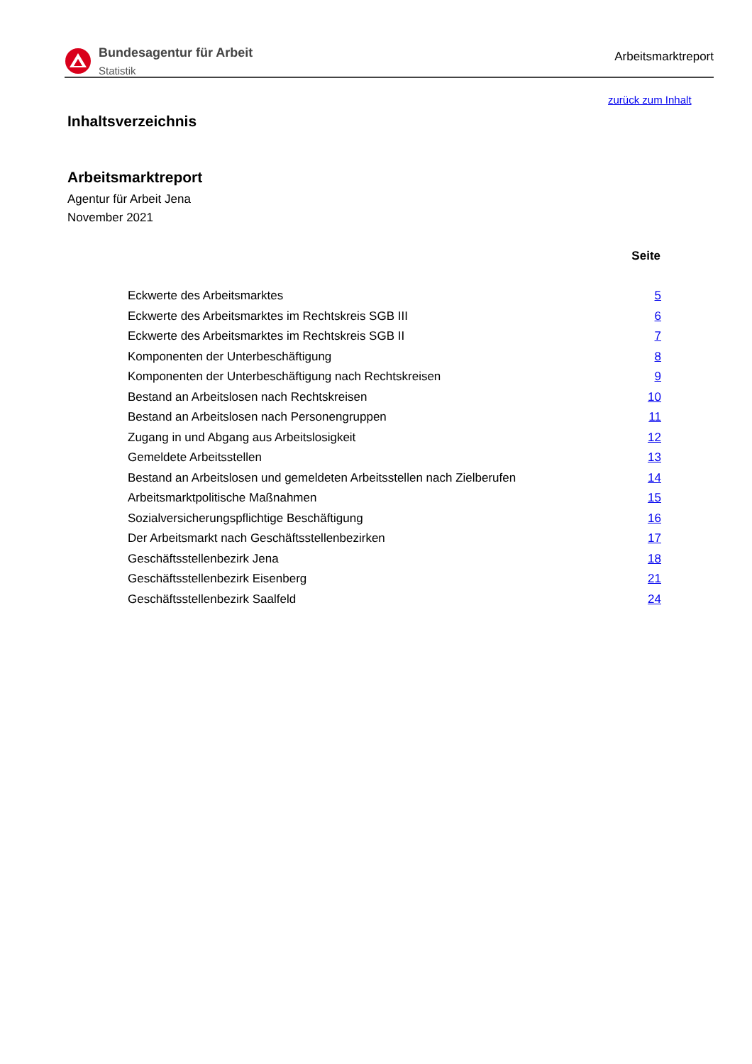Bundesagentur für Arbeit
Statistik
Arbeitsmarktreport
zurück zum Inhalt
Inhaltsverzeichnis
Arbeitsmarktreport
Agentur für Arbeit Jena
November 2021
| | Seite |
| --- | --- |
| Eckwerte des Arbeitsmarktes | 5 |
| Eckwerte des Arbeitsmarktes im Rechtskreis SGB III | 6 |
| Eckwerte des Arbeitsmarktes im Rechtskreis SGB II | 7 |
| Komponenten der Unterbeschäftigung | 8 |
| Komponenten der Unterbeschäftigung nach Rechtskreisen | 9 |
| Bestand an Arbeitslosen nach Rechtskreisen | 10 |
| Bestand an Arbeitslosen nach Personengruppen | 11 |
| Zugang in und Abgang aus Arbeitslosigkeit | 12 |
| Gemeldete Arbeitsstellen | 13 |
| Bestand an Arbeitslosen und gemeldeten Arbeitsstellen nach Zielberufen | 14 |
| Arbeitsmarktpolitische Maßnahmen | 15 |
| Sozialversicherungspflichtige Beschäftigung | 16 |
| Der Arbeitsmarkt nach Geschäftsstellenbezirken | 17 |
| Geschäftsstellenbezirk Jena | 18 |
| Geschäftsstellenbezirk Eisenberg | 21 |
| Geschäftsstellenbezirk Saalfeld | 24 |